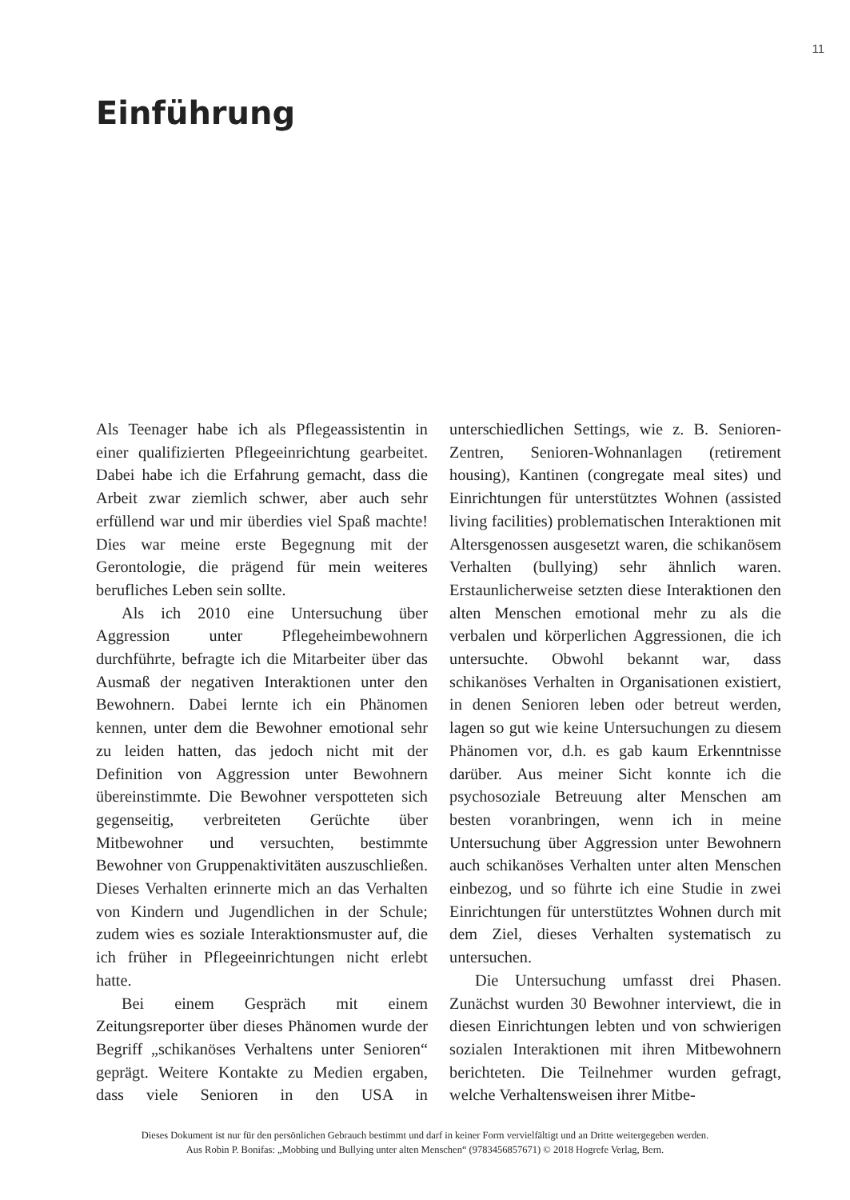11
Einführung
Als Teenager habe ich als Pflegeassistentin in einer qualifizierten Pflegeeinrichtung gearbeitet. Dabei habe ich die Erfahrung gemacht, dass die Arbeit zwar ziemlich schwer, aber auch sehr erfüllend war und mir überdies viel Spaß machte! Dies war meine erste Begegnung mit der Gerontologie, die prägend für mein weiteres berufliches Leben sein sollte.
Als ich 2010 eine Untersuchung über Aggression unter Pflegeheimbewohnern durchführte, befragte ich die Mitarbeiter über das Ausmaß der negativen Interaktionen unter den Bewohnern. Dabei lernte ich ein Phänomen kennen, unter dem die Bewohner emotional sehr zu leiden hatten, das jedoch nicht mit der Definition von Aggression unter Bewohnern übereinstimmte. Die Bewohner verspotteten sich gegenseitig, verbreiteten Gerüchte über Mitbewohner und versuchten, bestimmte Bewohner von Gruppenaktivitäten auszuschließen. Dieses Verhalten erinnerte mich an das Verhalten von Kindern und Jugendlichen in der Schule; zudem wies es soziale Interaktionsmuster auf, die ich früher in Pflegeeinrichtungen nicht erlebt hatte.
Bei einem Gespräch mit einem Zeitungsreporter über dieses Phänomen wurde der Begriff „schikanöses Verhaltens unter Senioren“ geprägt. Weitere Kontakte zu Medien ergaben, dass viele Senioren in den USA in unterschiedlichen Settings, wie z. B. Senioren-Zentren, Senioren-Wohnanlagen (retirement housing), Kantinen (congregate meal sites) und Einrichtungen für unterstütztes Wohnen (assisted living facilities) problematischen Interaktionen mit Altersgenossen ausgesetzt waren, die schikanösem Verhalten (bullying) sehr ähnlich waren. Erstaunlicherweise setzten diese Interaktionen den alten Menschen emotional mehr zu als die verbalen und körperlichen Aggressionen, die ich untersuchte. Obwohl bekannt war, dass schikanöses Verhalten in Organisationen existiert, in denen Senioren leben oder betreut werden, lagen so gut wie keine Untersuchungen zu diesem Phänomen vor, d.h. es gab kaum Erkenntnisse darüber. Aus meiner Sicht konnte ich die psychosoziale Betreuung alter Menschen am besten voranbringen, wenn ich in meine Untersuchung über Aggression unter Bewohnern auch schikanöses Verhalten unter alten Menschen einbezog, und so führte ich eine Studie in zwei Einrichtungen für unterstütztes Wohnen durch mit dem Ziel, dieses Verhalten systematisch zu untersuchen.
Die Untersuchung umfasst drei Phasen. Zunächst wurden 30 Bewohner interviewt, die in diesen Einrichtungen lebten und von schwierigen sozialen Interaktionen mit ihren Mitbewohnern berichteten. Die Teilnehmer wurden gefragt, welche Verhaltensweisen ihrer Mitbe-
Dieses Dokument ist nur für den persönlichen Gebrauch bestimmt und darf in keiner Form vervielfältigt und an Dritte weitergegeben werden.
Aus Robin P. Bonifas: „Mobbing und Bullying unter alten Menschen“ (9783456857671) © 2018 Hogrefe Verlag, Bern.